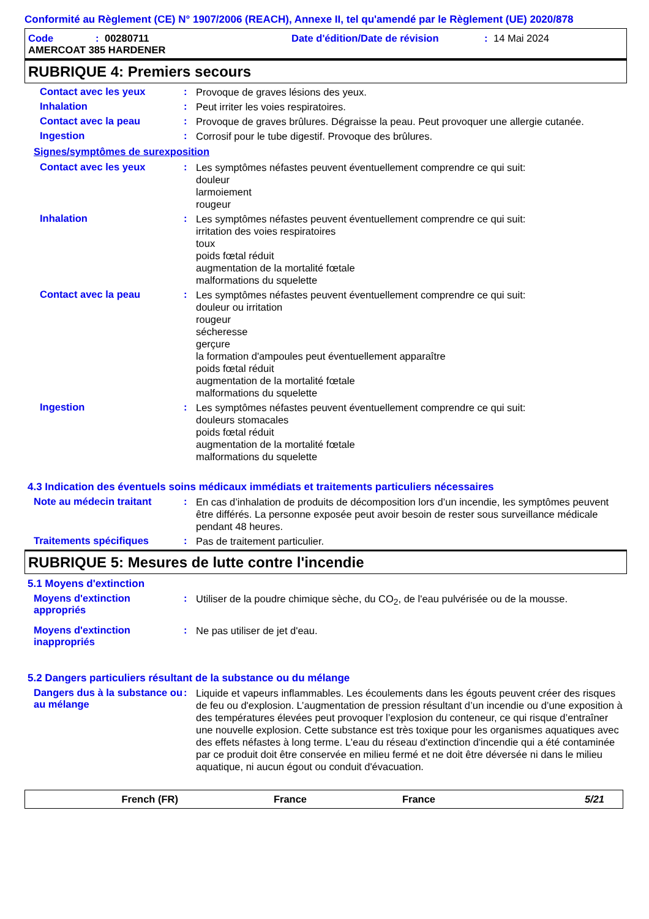Conformité au Règlement (CE) N° 1907/2006 (REACH), Annexe II, tel qu'amendé par le Règlement (UE) 2020/878
Code: 00280711 Date d'édition/Date de révision: 14 Mai 2024
AMERCOAT 385 HARDENER
RUBRIQUE 4: Premiers secours
Contact avec les yeux: Provoque de graves lésions des yeux.
Inhalation: Peut irriter les voies respiratoires.
Contact avec la peau: Provoque de graves brûlures. Dégraisse la peau. Peut provoquer une allergie cutanée.
Ingestion: Corrosif pour le tube digestif. Provoque des brûlures.
Signes/symptômes de surexposition
Contact avec les yeux: Les symptômes néfastes peuvent éventuellement comprendre ce qui suit:
douleur
larmoiement
rougeur
Inhalation: Les symptômes néfastes peuvent éventuellement comprendre ce qui suit:
irritation des voies respiratoires
toux
poids fœtal réduit
augmentation de la mortalité fœtale
malformations du squelette
Contact avec la peau: Les symptômes néfastes peuvent éventuellement comprendre ce qui suit:
douleur ou irritation
rougeur
sécheresse
gerçure
la formation d'ampoules peut éventuellement apparaître
poids fœtal réduit
augmentation de la mortalité fœtale
malformations du squelette
Ingestion: Les symptômes néfastes peuvent éventuellement comprendre ce qui suit:
douleurs stomacales
poids fœtal réduit
augmentation de la mortalité fœtale
malformations du squelette
4.3 Indication des éventuels soins médicaux immédiats et traitements particuliers nécessaires
Note au médecin traitant: En cas d’inhalation de produits de décomposition lors d’un incendie, les symptômes peuvent être différés. La personne exposée peut avoir besoin de rester sous surveillance médicale pendant 48 heures.
Traitements spécifiques: Pas de traitement particulier.
RUBRIQUE 5: Mesures de lutte contre l'incendie
5.1 Moyens d'extinction
Moyens d'extinction appropriés: Utiliser de la poudre chimique sèche, du CO<sub>2</sub>, de l'eau pulvérisée ou de la mousse.
Moyens d'extinction inappropriés: Ne pas utiliser de jet d'eau.
5.2 Dangers particuliers résultant de la substance ou du mélange
Dangers dus à la substance ou au mélange: Liquide et vapeurs inflammables. Les écoulements dans les égouts peuvent créer des risques de feu ou d'explosion. L’augmentation de pression résultant d’un incendie ou d’une exposition à des températures élevées peut provoquer l’explosion du conteneur, ce qui risque d’entraîner une nouvelle explosion. Cette substance est très toxique pour les organismes aquatiques avec des effets néfastes à long terme. L'eau du réseau d'extinction d'incendie qui a été contaminée par ce produit doit être conservée en milieu fermé et ne doit être déversée ni dans le milieu aquatique, ni aucun égout ou conduit d'évacuation.
French (FR) France France 5/21